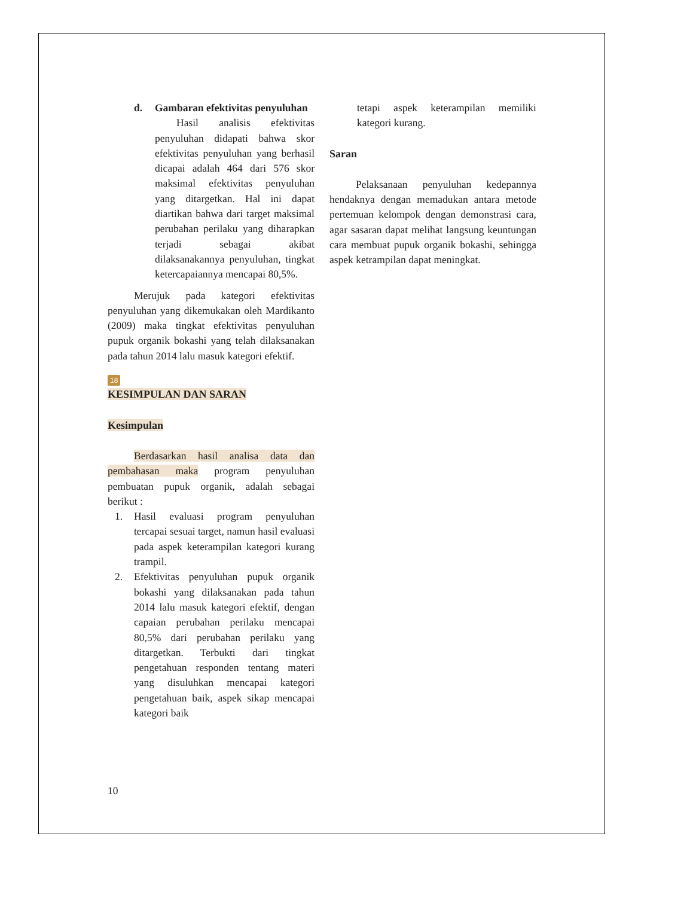d. Gambaran efektivitas penyuluhan
Hasil analisis efektivitas penyuluhan didapati bahwa skor efektivitas penyuluhan yang berhasil dicapai adalah 464 dari 576 skor maksimal efektivitas penyuluhan yang ditargetkan. Hal ini dapat diartikan bahwa dari target maksimal perubahan perilaku yang diharapkan terjadi sebagai akibat dilaksanakannya penyuluhan, tingkat ketercapaiannya mencapai 80,5%.
Merujuk pada kategori efektivitas penyuluhan yang dikemukakan oleh Mardikanto (2009) maka tingkat efektivitas penyuluhan pupuk organik bokashi yang telah dilaksanakan pada tahun 2014 lalu masuk kategori efektif.
18
KESIMPULAN DAN SARAN
Kesimpulan
Berdasarkan hasil analisa data dan pembahasan maka program penyuluhan pembuatan pupuk organik, adalah sebagai berikut :
1. Hasil evaluasi program penyuluhan tercapai sesuai target, namun hasil evaluasi pada aspek keterampilan kategori kurang trampil.
2. Efektivitas penyuluhan pupuk organik bokashi yang dilaksanakan pada tahun 2014 lalu masuk kategori efektif, dengan capaian perubahan perilaku mencapai 80,5% dari perubahan perilaku yang ditargetkan. Terbukti dari tingkat pengetahuan responden tentang materi yang disuluhkan mencapai kategori pengetahuan baik, aspek sikap mencapai kategori baik
tetapi aspek keterampilan memiliki kategori kurang.
Saran
Pelaksanaan penyuluhan kedepannya hendaknya dengan memadukan antara metode pertemuan kelompok dengan demonstrasi cara, agar sasaran dapat melihat langsung keuntungan cara membuat pupuk organik bokashi, sehingga aspek ketrampilan dapat meningkat.
10